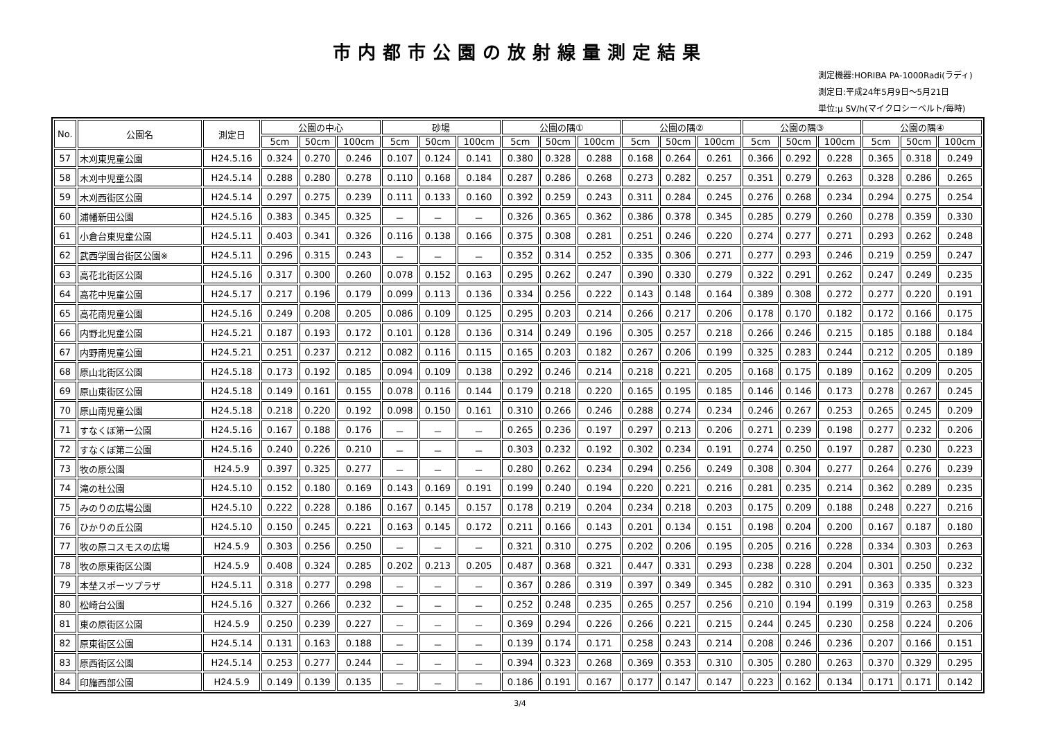市内都市公園の放射線量測定結果
測定機器:HORIBA PA-1000Radi(ラディ)
測定日:平成24年5月9日～5月21日
単位:μ SV/h(マイクロシーベルト/毎時)
| No. | 公園名 | 測定日 | 公園の中心 | | | 砂場 | | | 公園の隅① | | | 公園の隅② | | | 公園の隅③ | | | 公園の隅④ | | |
| --- | --- | --- | --- | --- | --- | --- | --- | --- | --- | --- | --- | --- | --- | --- | --- | --- | --- | --- | --- | --- |
| | | | 5cm | 50cm | 100cm | 5cm | 50cm | 100cm | 5cm | 50cm | 100cm | 5cm | 50cm | 100cm | 5cm | 50cm | 100cm | 5cm | 50cm | 100cm |
| 57 | 木刈東児童公園 | H24.5.16 | 0.324 | 0.270 | 0.246 | 0.107 | 0.124 | 0.141 | 0.380 | 0.328 | 0.288 | 0.168 | 0.264 | 0.261 | 0.366 | 0.292 | 0.228 | 0.365 | 0.318 | 0.249 |
| 58 | 木刈中児童公園 | H24.5.14 | 0.288 | 0.280 | 0.278 | 0.110 | 0.168 | 0.184 | 0.287 | 0.286 | 0.268 | 0.273 | 0.282 | 0.257 | 0.351 | 0.279 | 0.263 | 0.328 | 0.286 | 0.265 |
| 59 | 木刈西街区公園 | H24.5.14 | 0.297 | 0.275 | 0.239 | 0.111 | 0.133 | 0.160 | 0.392 | 0.259 | 0.243 | 0.311 | 0.284 | 0.245 | 0.276 | 0.268 | 0.234 | 0.294 | 0.275 | 0.254 |
| 60 | 浦幡新田公園 | H24.5.16 | 0.383 | 0.345 | 0.325 | － | － | － | 0.326 | 0.365 | 0.362 | 0.386 | 0.378 | 0.345 | 0.285 | 0.279 | 0.260 | 0.278 | 0.359 | 0.330 |
| 61 | 小倉台東児童公園 | H24.5.11 | 0.403 | 0.341 | 0.326 | 0.116 | 0.138 | 0.166 | 0.375 | 0.308 | 0.281 | 0.251 | 0.246 | 0.220 | 0.274 | 0.277 | 0.271 | 0.293 | 0.262 | 0.248 |
| 62 | 武西学園台街区公園※ | H24.5.11 | 0.296 | 0.315 | 0.243 | － | － | － | 0.352 | 0.314 | 0.252 | 0.335 | 0.306 | 0.271 | 0.277 | 0.293 | 0.246 | 0.219 | 0.259 | 0.247 |
| 63 | 高花北街区公園 | H24.5.16 | 0.317 | 0.300 | 0.260 | 0.078 | 0.152 | 0.163 | 0.295 | 0.262 | 0.247 | 0.390 | 0.330 | 0.279 | 0.322 | 0.291 | 0.262 | 0.247 | 0.249 | 0.235 |
| 64 | 高花中児童公園 | H24.5.17 | 0.217 | 0.196 | 0.179 | 0.099 | 0.113 | 0.136 | 0.334 | 0.256 | 0.222 | 0.143 | 0.148 | 0.164 | 0.389 | 0.308 | 0.272 | 0.277 | 0.220 | 0.191 |
| 65 | 高花南児童公園 | H24.5.16 | 0.249 | 0.208 | 0.205 | 0.086 | 0.109 | 0.125 | 0.295 | 0.203 | 0.214 | 0.266 | 0.217 | 0.206 | 0.178 | 0.170 | 0.182 | 0.172 | 0.166 | 0.175 |
| 66 | 内野北児童公園 | H24.5.21 | 0.187 | 0.193 | 0.172 | 0.101 | 0.128 | 0.136 | 0.314 | 0.249 | 0.196 | 0.305 | 0.257 | 0.218 | 0.266 | 0.246 | 0.215 | 0.185 | 0.188 | 0.184 |
| 67 | 内野南児童公園 | H24.5.21 | 0.251 | 0.237 | 0.212 | 0.082 | 0.116 | 0.115 | 0.165 | 0.203 | 0.182 | 0.267 | 0.206 | 0.199 | 0.325 | 0.283 | 0.244 | 0.212 | 0.205 | 0.189 |
| 68 | 原山北街区公園 | H24.5.18 | 0.173 | 0.192 | 0.185 | 0.094 | 0.109 | 0.138 | 0.292 | 0.246 | 0.214 | 0.218 | 0.221 | 0.205 | 0.168 | 0.175 | 0.189 | 0.162 | 0.209 | 0.205 |
| 69 | 原山東街区公園 | H24.5.18 | 0.149 | 0.161 | 0.155 | 0.078 | 0.116 | 0.144 | 0.179 | 0.218 | 0.220 | 0.165 | 0.195 | 0.185 | 0.146 | 0.146 | 0.173 | 0.278 | 0.267 | 0.245 |
| 70 | 原山南児童公園 | H24.5.18 | 0.218 | 0.220 | 0.192 | 0.098 | 0.150 | 0.161 | 0.310 | 0.266 | 0.246 | 0.288 | 0.274 | 0.234 | 0.246 | 0.267 | 0.253 | 0.265 | 0.245 | 0.209 |
| 71 | すなくぼ第一公園 | H24.5.16 | 0.167 | 0.188 | 0.176 | － | － | － | 0.265 | 0.236 | 0.197 | 0.297 | 0.213 | 0.206 | 0.271 | 0.239 | 0.198 | 0.277 | 0.232 | 0.206 |
| 72 | すなくぼ第二公園 | H24.5.16 | 0.240 | 0.226 | 0.210 | － | － | － | 0.303 | 0.232 | 0.192 | 0.302 | 0.234 | 0.191 | 0.274 | 0.250 | 0.197 | 0.287 | 0.230 | 0.223 |
| 73 | 牧の原公園 | H24.5.9 | 0.397 | 0.325 | 0.277 | － | － | － | 0.280 | 0.262 | 0.234 | 0.294 | 0.256 | 0.249 | 0.308 | 0.304 | 0.277 | 0.264 | 0.276 | 0.239 |
| 74 | 滝の杜公園 | H24.5.10 | 0.152 | 0.180 | 0.169 | 0.143 | 0.169 | 0.191 | 0.199 | 0.240 | 0.194 | 0.220 | 0.221 | 0.216 | 0.281 | 0.235 | 0.214 | 0.362 | 0.289 | 0.235 |
| 75 | みのりの広場公園 | H24.5.10 | 0.222 | 0.228 | 0.186 | 0.167 | 0.145 | 0.157 | 0.178 | 0.219 | 0.204 | 0.234 | 0.218 | 0.203 | 0.175 | 0.209 | 0.188 | 0.248 | 0.227 | 0.216 |
| 76 | ひかりの丘公園 | H24.5.10 | 0.150 | 0.245 | 0.221 | 0.163 | 0.145 | 0.172 | 0.211 | 0.166 | 0.143 | 0.201 | 0.134 | 0.151 | 0.198 | 0.204 | 0.200 | 0.167 | 0.187 | 0.180 |
| 77 | 牧の原コスモスの広場 | H24.5.9 | 0.303 | 0.256 | 0.250 | － | － | － | 0.321 | 0.310 | 0.275 | 0.202 | 0.206 | 0.195 | 0.205 | 0.216 | 0.228 | 0.334 | 0.303 | 0.263 |
| 78 | 牧の原東街区公園 | H24.5.9 | 0.408 | 0.324 | 0.285 | 0.202 | 0.213 | 0.205 | 0.487 | 0.368 | 0.321 | 0.447 | 0.331 | 0.293 | 0.238 | 0.228 | 0.204 | 0.301 | 0.250 | 0.232 |
| 79 | 本埜スポーツプラザ | H24.5.11 | 0.318 | 0.277 | 0.298 | － | － | － | 0.367 | 0.286 | 0.319 | 0.397 | 0.349 | 0.345 | 0.282 | 0.310 | 0.291 | 0.363 | 0.335 | 0.323 |
| 80 | 松崎台公園 | H24.5.16 | 0.327 | 0.266 | 0.232 | － | － | － | 0.252 | 0.248 | 0.235 | 0.265 | 0.257 | 0.256 | 0.210 | 0.194 | 0.199 | 0.319 | 0.263 | 0.258 |
| 81 | 東の原街区公園 | H24.5.9 | 0.250 | 0.239 | 0.227 | － | － | － | 0.369 | 0.294 | 0.226 | 0.266 | 0.221 | 0.215 | 0.244 | 0.245 | 0.230 | 0.258 | 0.224 | 0.206 |
| 82 | 原東街区公園 | H24.5.14 | 0.131 | 0.163 | 0.188 | － | － | － | 0.139 | 0.174 | 0.171 | 0.258 | 0.243 | 0.214 | 0.208 | 0.246 | 0.236 | 0.207 | 0.166 | 0.151 |
| 83 | 原西街区公園 | H24.5.14 | 0.253 | 0.277 | 0.244 | － | － | － | 0.394 | 0.323 | 0.268 | 0.369 | 0.353 | 0.310 | 0.305 | 0.280 | 0.263 | 0.370 | 0.329 | 0.295 |
| 84 | 印旛西部公園 | H24.5.9 | 0.149 | 0.139 | 0.135 | － | － | － | 0.186 | 0.191 | 0.167 | 0.177 | 0.147 | 0.147 | 0.223 | 0.162 | 0.134 | 0.171 | 0.171 | 0.142 |
3/4